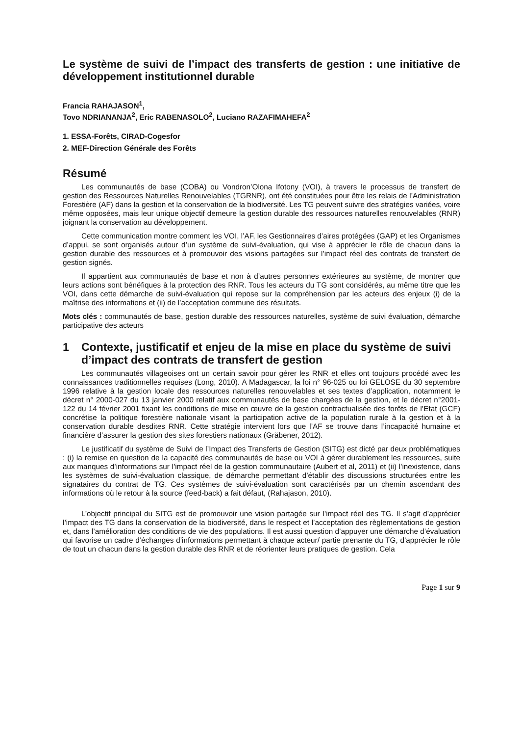Le système de suivi de l’impact des transferts de gestion : une initiative de développement institutionnel durable
Francia RAHAJASON<sup>1</sup>,
Tovo NDRIANANJA<sup>2</sup>, Eric RABENASOLO<sup>2</sup>, Luciano RAZAFIMAHEFA<sup>2</sup>
1. ESSA-Forêts, CIRAD-Cogesfor
2. MEF-Direction Générale des Forêts
Résumé
Les communautés de base (COBA) ou Vondron’Olona Ifotony (VOI), à travers le processus de transfert de gestion des Ressources Naturelles Renouvelables (TGRNR), ont été constituées pour être les relais de l’Administration Forestière (AF) dans la gestion et la conservation de la biodiversité. Les TG peuvent suivre des stratégies variées, voire même opposées, mais leur unique objectif demeure la gestion durable des ressources naturelles renouvelables (RNR) joignant la conservation au développement.
Cette communication montre comment les VOI, l’AF, les Gestionnaires d’aires protégées (GAP) et les Organismes d’appui, se sont organisés autour d’un système de suivi-évaluation, qui vise à apprécier le rôle de chacun dans la gestion durable des ressources et à promouvoir des visions partagées sur l’impact réel des contrats de transfert de gestion signés.
Il appartient aux communautés de base et non à d’autres personnes extérieures au système, de montrer que leurs actions sont bénéfiques à la protection des RNR. Tous les acteurs du TG sont considérés, au même titre que les VOI, dans cette démarche de suivi-évaluation qui repose sur la compréhension par les acteurs des enjeux (i) de la maîtrise des informations et (ii) de l’acceptation commune des résultats.
Mots clés : communautés de base, gestion durable des ressources naturelles, système de suivi évaluation, démarche participative des acteurs
1 Contexte, justificatif et enjeu de la mise en place du système de suivi d’impact des contrats de transfert de gestion
Les communautés villageoises ont un certain savoir pour gérer les RNR et elles ont toujours procédé avec les connaissances traditionnelles requises (Long, 2010). A Madagascar, la loi n° 96-025 ou loi GELOSE du 30 septembre 1996 relative à la gestion locale des ressources naturelles renouvelables et ses textes d’application, notamment le décret n° 2000-027 du 13 janvier 2000 relatif aux communautés de base chargées de la gestion, et le décret n°2001-122 du 14 février 2001 fixant les conditions de mise en œuvre de la gestion contractualisée des forêts de l’Etat (GCF) concrétise la politique forestière nationale visant la participation active de la population rurale à la gestion et à la conservation durable desdites RNR. Cette stratégie intervient lors que l’AF se trouve dans l’incapacité humaine et financière d’assurer la gestion des sites forestiers nationaux (Gräbener, 2012).
Le justificatif du système de Suivi de l’Impact des Transferts de Gestion (SITG) est dicté par deux problématiques : (i) la remise en question de la capacité des communautés de base ou VOI à gérer durablement les ressources, suite aux manques d’informations sur l’impact réel de la gestion communautaire (Aubert et al, 2011) et (ii) l’inexistence, dans les systèmes de suivi-évaluation classique, de démarche permettant d’établir des discussions structurées entre les signataires du contrat de TG. Ces systèmes de suivi-évaluation sont caractérisés par un chemin ascendant des informations où le retour à la source (feed-back) a fait défaut, (Rahajason, 2010).
L’objectif principal du SITG est de promouvoir une vision partagée sur l’impact réel des TG. Il s’agit d’apprécier l’impact des TG dans la conservation de la biodiversité, dans le respect et l’acceptation des règlementations de gestion et, dans l’amélioration des conditions de vie des populations. Il est aussi question d’appuyer une démarche d’évaluation qui favorise un cadre d’échanges d’informations permettant à chaque acteur/ partie prenante du TG, d’apprécier le rôle de tout un chacun dans la gestion durable des RNR et de réorienter leurs pratiques de gestion. Cela
Page 1 sur 9